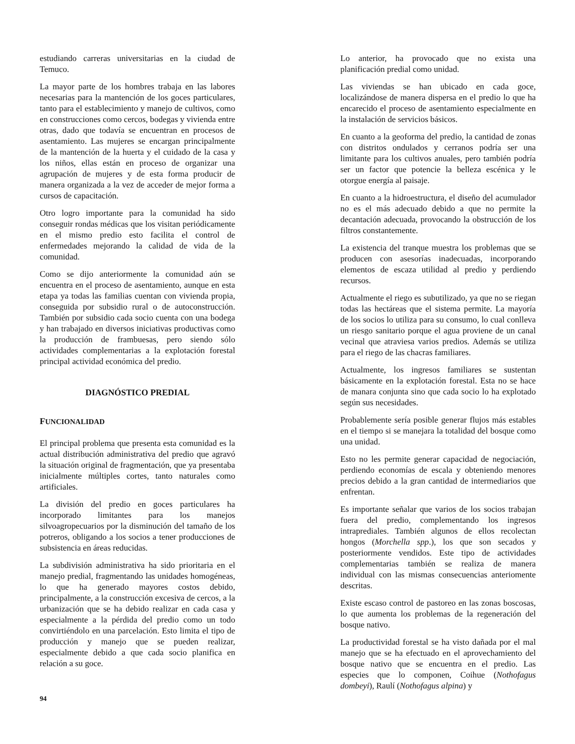estudiando carreras universitarias en la ciudad de Temuco.
La mayor parte de los hombres trabaja en las labores necesarias para la mantención de los goces particulares, tanto para el establecimiento y manejo de cultivos, como en construcciones como cercos, bodegas y vivienda entre otras, dado que todavía se encuentran en procesos de asentamiento. Las mujeres se encargan principalmente de la mantención de la huerta y el cuidado de la casa y los niños, ellas están en proceso de organizar una agrupación de mujeres y de esta forma producir de manera organizada a la vez de acceder de mejor forma a cursos de capacitación.
Otro logro importante para la comunidad ha sido conseguir rondas médicas que los visitan periódicamente en el mismo predio esto facilita el control de enfermedades mejorando la calidad de vida de la comunidad.
Como se dijo anteriormente la comunidad aún se encuentra en el proceso de asentamiento, aunque en esta etapa ya todas las familias cuentan con vivienda propia, conseguida por subsidio rural o de autoconstrucción. También por subsidio cada socio cuenta con una bodega y han trabajado en diversos iniciativas productivas como la producción de frambuesas, pero siendo sólo actividades complementarias a la explotación forestal principal actividad económica del predio.
DIAGNÓSTICO PREDIAL
FUNCIONALIDAD
El principal problema que presenta esta comunidad es la actual distribución administrativa del predio que agravó la situación original de fragmentación, que ya presentaba inicialmente múltiples cortes, tanto naturales como artificiales.
La división del predio en goces particulares ha incorporado limitantes para los manejos silvoagropecuarios por la disminución del tamaño de los potreros, obligando a los socios a tener producciones de subsistencia en áreas reducidas.
La subdivisión administrativa ha sido prioritaria en el manejo predial, fragmentando las unidades homogéneas, lo que ha generado mayores costos debido, principalmente, a la construcción excesiva de cercos, a la urbanización que se ha debido realizar en cada casa y especialmente a la pérdida del predio como un todo convirtiéndolo en una parcelación. Esto limita el tipo de producción y manejo que se pueden realizar, especialmente debido a que cada socio planifica en relación a su goce.
Lo anterior, ha provocado que no exista una planificación predial como unidad.
Las viviendas se han ubicado en cada goce, localizándose de manera dispersa en el predio lo que ha encarecido el proceso de asentamiento especialmente en la instalación de servicios básicos.
En cuanto a la geoforma del predio, la cantidad de zonas con distritos ondulados y cerranos podría ser una limitante para los cultivos anuales, pero también podría ser un factor que potencie la belleza escénica y le otorgue energía al paisaje.
En cuanto a la hidroestructura, el diseño del acumulador no es el más adecuado debido a que no permite la decantación adecuada, provocando la obstrucción de los filtros constantemente.
La existencia del tranque muestra los problemas que se producen con asesorías inadecuadas, incorporando elementos de escaza utilidad al predio y perdiendo recursos.
Actualmente el riego es subutilizado, ya que no se riegan todas las hectáreas que el sistema permite. La mayoría de los socios lo utiliza para su consumo, lo cual conlleva un riesgo sanitario porque el agua proviene de un canal vecinal que atraviesa varios predios. Además se utiliza para el riego de las chacras familiares.
Actualmente, los ingresos familiares se sustentan básicamente en la explotación forestal. Esta no se hace de manara conjunta sino que cada socio lo ha explotado según sus necesidades.
Probablemente sería posible generar flujos más estables en el tiempo si se manejara la totalidad del bosque como una unidad.
Esto no les permite generar capacidad de negociación, perdiendo economías de escala y obteniendo menores precios debido a la gran cantidad de intermediarios que enfrentan.
Es importante señalar que varios de los socios trabajan fuera del predio, complementando los ingresos intraprediales. También algunos de ellos recolectan hongos (Morchella spp.), los que son secados y posteriormente vendidos. Este tipo de actividades complementarias también se realiza de manera individual con las mismas consecuencias anteriomente descritas.
Existe escaso control de pastoreo en las zonas boscosas, lo que aumenta los problemas de la regeneración del bosque nativo.
La productividad forestal se ha visto dañada por el mal manejo que se ha efectuado en el aprovechamiento del bosque nativo que se encuentra en el predio. Las especies que lo componen, Coihue (Nothofagus dombeyi), Raulí (Nothofagus alpina) y
94